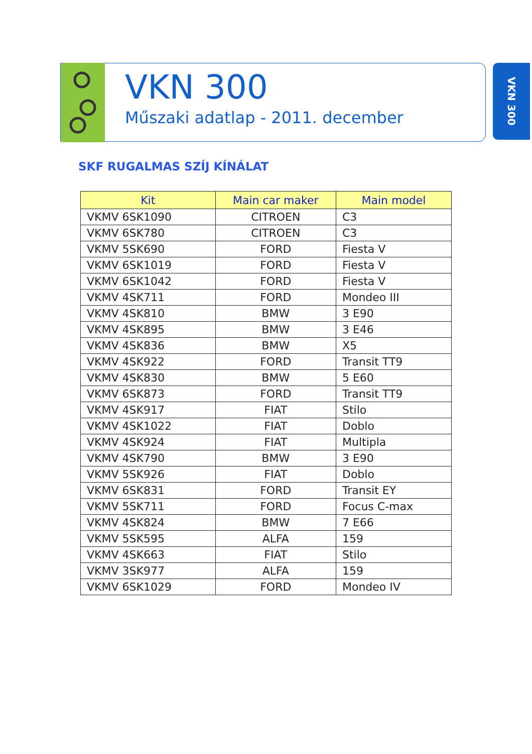VKN 300
Műszaki adatlap - 2011. december
VKN 300
SKF RUGALMAS SZÍJ KÍNÁLAT
| Kit | Main car maker | Main model |
| --- | --- | --- |
| VKMV 6SK1090 | CITROEN | C3 |
| VKMV 6SK780 | CITROEN | C3 |
| VKMV 5SK690 | FORD | Fiesta V |
| VKMV 6SK1019 | FORD | Fiesta V |
| VKMV 6SK1042 | FORD | Fiesta V |
| VKMV 4SK711 | FORD | Mondeo III |
| VKMV 4SK810 | BMW | 3 E90 |
| VKMV 4SK895 | BMW | 3 E46 |
| VKMV 4SK836 | BMW | X5 |
| VKMV 4SK922 | FORD | Transit TT9 |
| VKMV 4SK830 | BMW | 5 E60 |
| VKMV 6SK873 | FORD | Transit TT9 |
| VKMV 4SK917 | FIAT | Stilo |
| VKMV 4SK1022 | FIAT | Doblo |
| VKMV 4SK924 | FIAT | Multipla |
| VKMV 4SK790 | BMW | 3 E90 |
| VKMV 5SK926 | FIAT | Doblo |
| VKMV 6SK831 | FORD | Transit EY |
| VKMV 5SK711 | FORD | Focus C-max |
| VKMV 4SK824 | BMW | 7 E66 |
| VKMV 5SK595 | ALFA | 159 |
| VKMV 4SK663 | FIAT | Stilo |
| VKMV 3SK977 | ALFA | 159 |
| VKMV 6SK1029 | FORD | Mondeo IV |